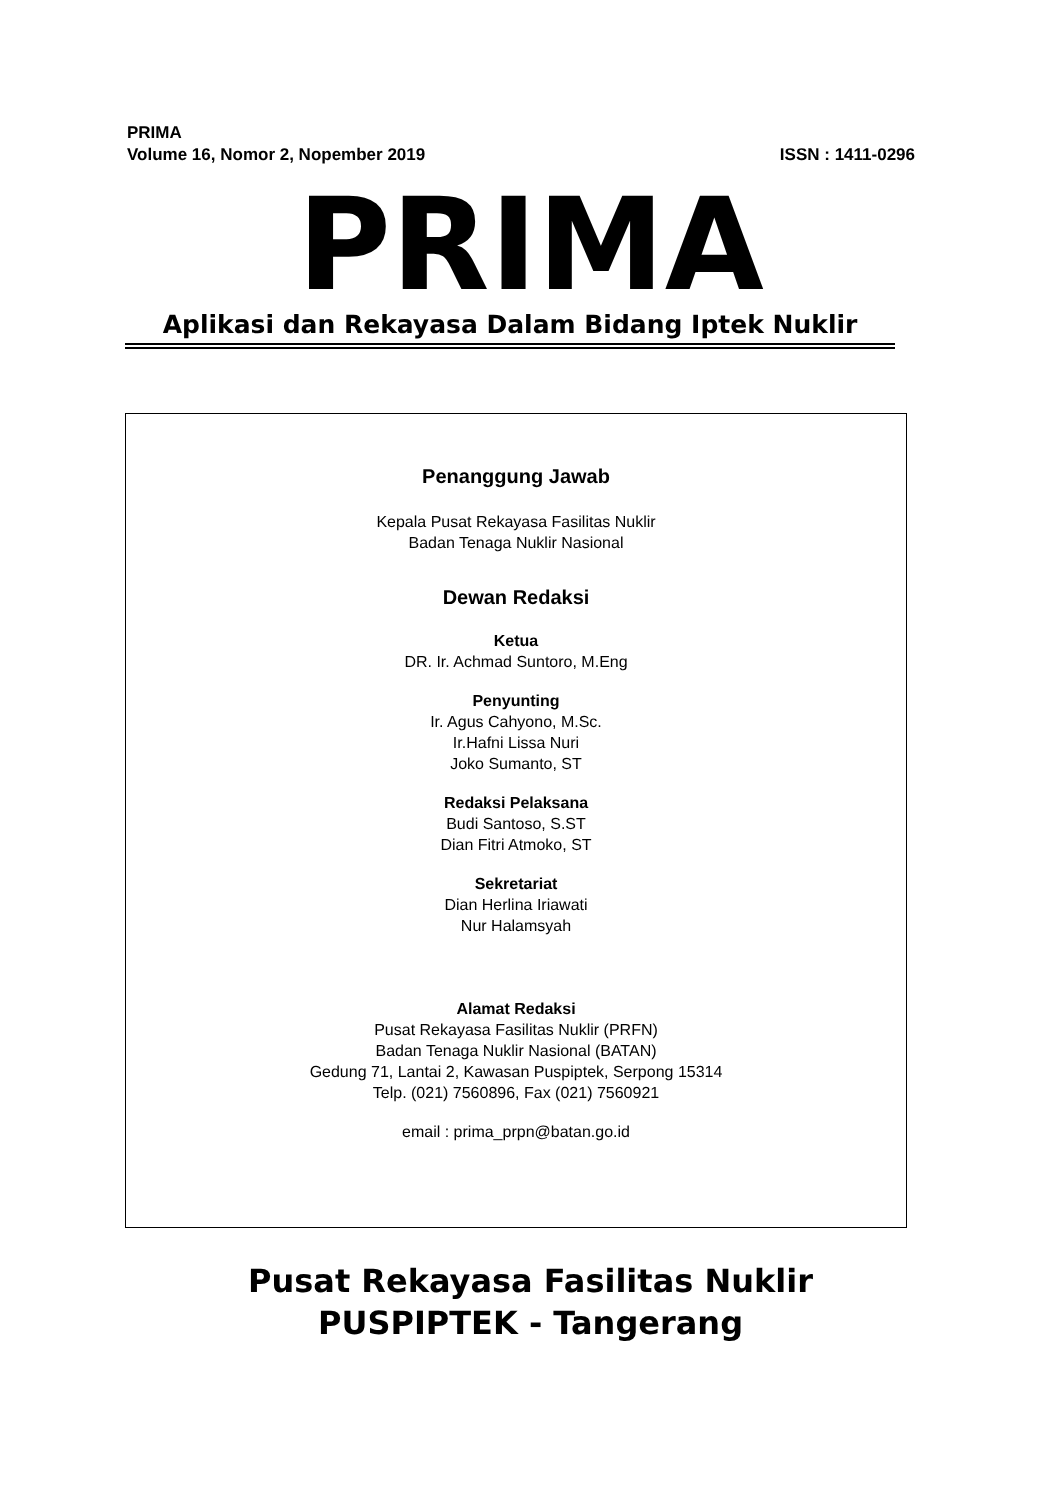PRIMA
Volume 16, Nomor 2, Nopember 2019 ISSN : 1411-0296
PRIMA
Aplikasi dan Rekayasa Dalam Bidang Iptek Nuklir
Penanggung Jawab
Kepala Pusat Rekayasa Fasilitas Nuklir
Badan Tenaga Nuklir Nasional
Dewan Redaksi
Ketua
DR. Ir. Achmad Suntoro, M.Eng
Penyunting
Ir. Agus Cahyono, M.Sc.
Ir.Hafni Lissa Nuri
Joko Sumanto, ST
Redaksi Pelaksana
Budi Santoso, S.ST
Dian Fitri Atmoko, ST
Sekretariat
Dian Herlina Iriawati
Nur Halamsyah
Alamat Redaksi
Pusat Rekayasa Fasilitas Nuklir (PRFN)
Badan Tenaga Nuklir Nasional (BATAN)
Gedung 71, Lantai 2, Kawasan Puspiptek, Serpong 15314
Telp. (021) 7560896, Fax (021) 7560921
email : prima_prpn@batan.go.id
Pusat Rekayasa Fasilitas Nuklir
PUSPIPTEK - Tangerang